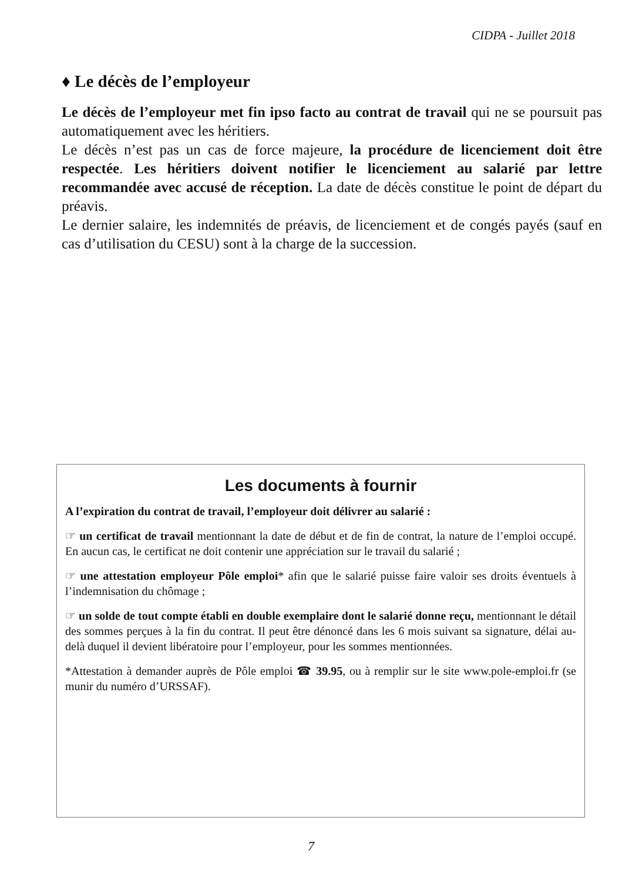CIDPA - Juillet 2018
♦ Le décès de l’employeur
Le décès de l’employeur met fin ipso facto au contrat de travail qui ne se poursuit pas automatiquement avec les héritiers.
Le décès n’est pas un cas de force majeure, la procédure de licenciement doit être respectée. Les héritiers doivent notifier le licenciement au salarié par lettre recommandée avec accusé de réception. La date de décès constitue le point de départ du préavis.
Le dernier salaire, les indemnités de préavis, de licenciement et de congés payés (sauf en cas d’utilisation du CESU) sont à la charge de la succession.
Les documents à fournir
A l’expiration du contrat de travail, l’employeur doit délivrer au salarié :
☞ un certificat de travail mentionnant la date de début et de fin de contrat, la nature de l’emploi occupé. En aucun cas, le certificat ne doit contenir une appréciation sur le travail du salarié ;
☞ une attestation employeur Pôle emploi* afin que le salarié puisse faire valoir ses droits éventuels à l’indemnisation du chômage ;
☞ un solde de tout compte établi en double exemplaire dont le salarié donne reçu, mentionnant le détail des sommes perçues à la fin du contrat. Il peut être dénoncé dans les 6 mois suivant sa signature, délai au-delà duquel il devient libératoire pour l’employeur, pour les sommes mentionnées.
*Attestation à demander auprès de Pôle emploi ☎ 39.95, ou à remplir sur le site www.pole-emploi.fr (se munir du numéro d’URSSAF).
7